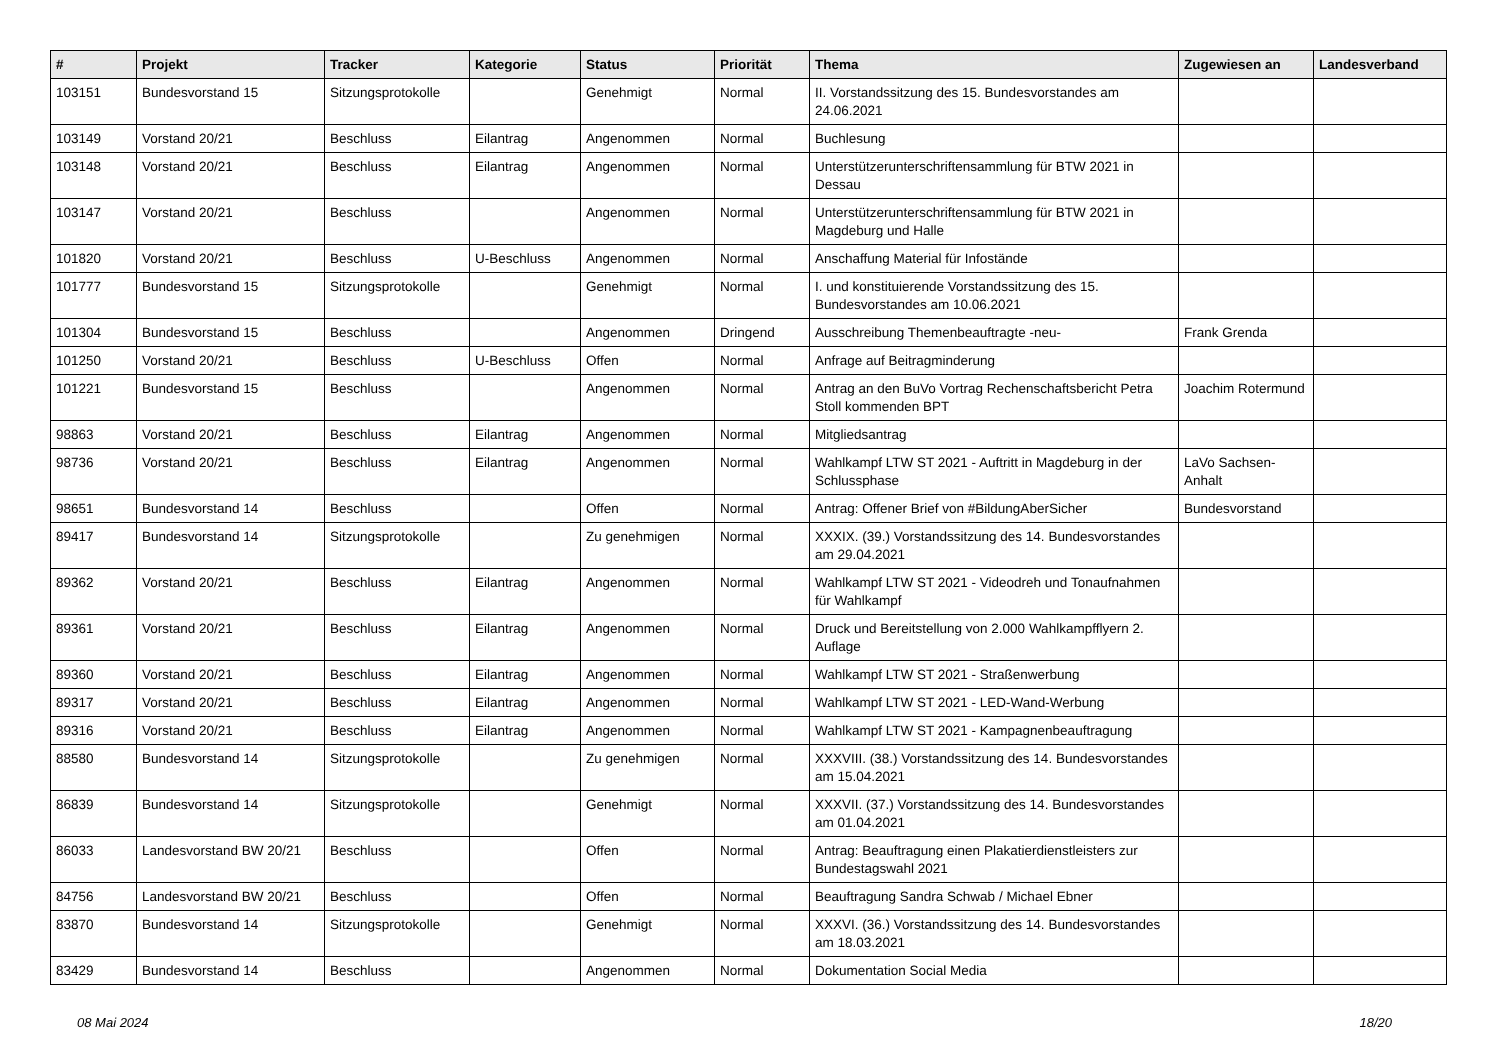| # | Projekt | Tracker | Kategorie | Status | Priorität | Thema | Zugewiesen an | Landesverband |
| --- | --- | --- | --- | --- | --- | --- | --- | --- |
| 103151 | Bundesvorstand 15 | Sitzungsprotokolle | | Genehmigt | Normal | II. Vorstandssitzung des 15. Bundesvorstandes am 24.06.2021 | | |
| 103149 | Vorstand 20/21 | Beschluss | Eilantrag | Angenommen | Normal | Buchlesung | | |
| 103148 | Vorstand 20/21 | Beschluss | Eilantrag | Angenommen | Normal | Unterstützerunterschriftensammlung für BTW 2021 in Dessau | | |
| 103147 | Vorstand 20/21 | Beschluss | | Angenommen | Normal | Unterstützerunterschriftensammlung für BTW 2021 in Magdeburg und Halle | | |
| 101820 | Vorstand 20/21 | Beschluss | U-Beschluss | Angenommen | Normal | Anschaffung Material für Infostände | | |
| 101777 | Bundesvorstand 15 | Sitzungsprotokolle | | Genehmigt | Normal | I. und konstituierende Vorstandssitzung des 15. Bundesvorstandes am 10.06.2021 | | |
| 101304 | Bundesvorstand 15 | Beschluss | | Angenommen | Dringend | Ausschreibung Themenbeauftragte -neu- | Frank Grenda | |
| 101250 | Vorstand 20/21 | Beschluss | U-Beschluss | Offen | Normal | Anfrage auf Beitragminderung | | |
| 101221 | Bundesvorstand 15 | Beschluss | | Angenommen | Normal | Antrag an den BuVo Vortrag Rechenschaftsbericht Petra Stoll kommenden BPT | Joachim Rotermund | |
| 98863 | Vorstand 20/21 | Beschluss | Eilantrag | Angenommen | Normal | Mitgliedsantrag | | |
| 98736 | Vorstand 20/21 | Beschluss | Eilantrag | Angenommen | Normal | Wahlkampf LTW ST 2021 - Auftritt in Magdeburg in der Schlussphase | LaVo Sachsen-Anhalt | |
| 98651 | Bundesvorstand 14 | Beschluss | | Offen | Normal | Antrag: Offener Brief von #BildungAberSicher | Bundesvorstand | |
| 89417 | Bundesvorstand 14 | Sitzungsprotokolle | | Zu genehmigen | Normal | XXXIX. (39.) Vorstandssitzung des 14. Bundesvorstandes am 29.04.2021 | | |
| 89362 | Vorstand 20/21 | Beschluss | Eilantrag | Angenommen | Normal | Wahlkampf LTW ST 2021 - Videodreh und Tonaufnahmen für Wahlkampf | | |
| 89361 | Vorstand 20/21 | Beschluss | Eilantrag | Angenommen | Normal | Druck und Bereitstellung von 2.000 Wahlkampfflyern 2. Auflage | | |
| 89360 | Vorstand 20/21 | Beschluss | Eilantrag | Angenommen | Normal | Wahlkampf LTW ST 2021 - Straßenwerbung | | |
| 89317 | Vorstand 20/21 | Beschluss | Eilantrag | Angenommen | Normal | Wahlkampf LTW ST 2021 - LED-Wand-Werbung | | |
| 89316 | Vorstand 20/21 | Beschluss | Eilantrag | Angenommen | Normal | Wahlkampf LTW ST 2021 - Kampagnenbeauftragung | | |
| 88580 | Bundesvorstand 14 | Sitzungsprotokolle | | Zu genehmigen | Normal | XXXVIII. (38.) Vorstandssitzung des 14. Bundesvorstandes am 15.04.2021 | | |
| 86839 | Bundesvorstand 14 | Sitzungsprotokolle | | Genehmigt | Normal | XXXVII. (37.) Vorstandssitzung des 14. Bundesvorstandes am 01.04.2021 | | |
| 86033 | Landesvorstand BW 20/21 | Beschluss | | Offen | Normal | Antrag: Beauftragung einen Plakatierdienstleisters zur Bundestagswahl 2021 | | |
| 84756 | Landesvorstand BW 20/21 | Beschluss | | Offen | Normal | Beauftragung Sandra Schwab / Michael Ebner | | |
| 83870 | Bundesvorstand 14 | Sitzungsprotokolle | | Genehmigt | Normal | XXXVI. (36.) Vorstandssitzung des 14. Bundesvorstandes am 18.03.2021 | | |
| 83429 | Bundesvorstand 14 | Beschluss | | Angenommen | Normal | Dokumentation Social Media | | |
08 Mai 2024 18/20